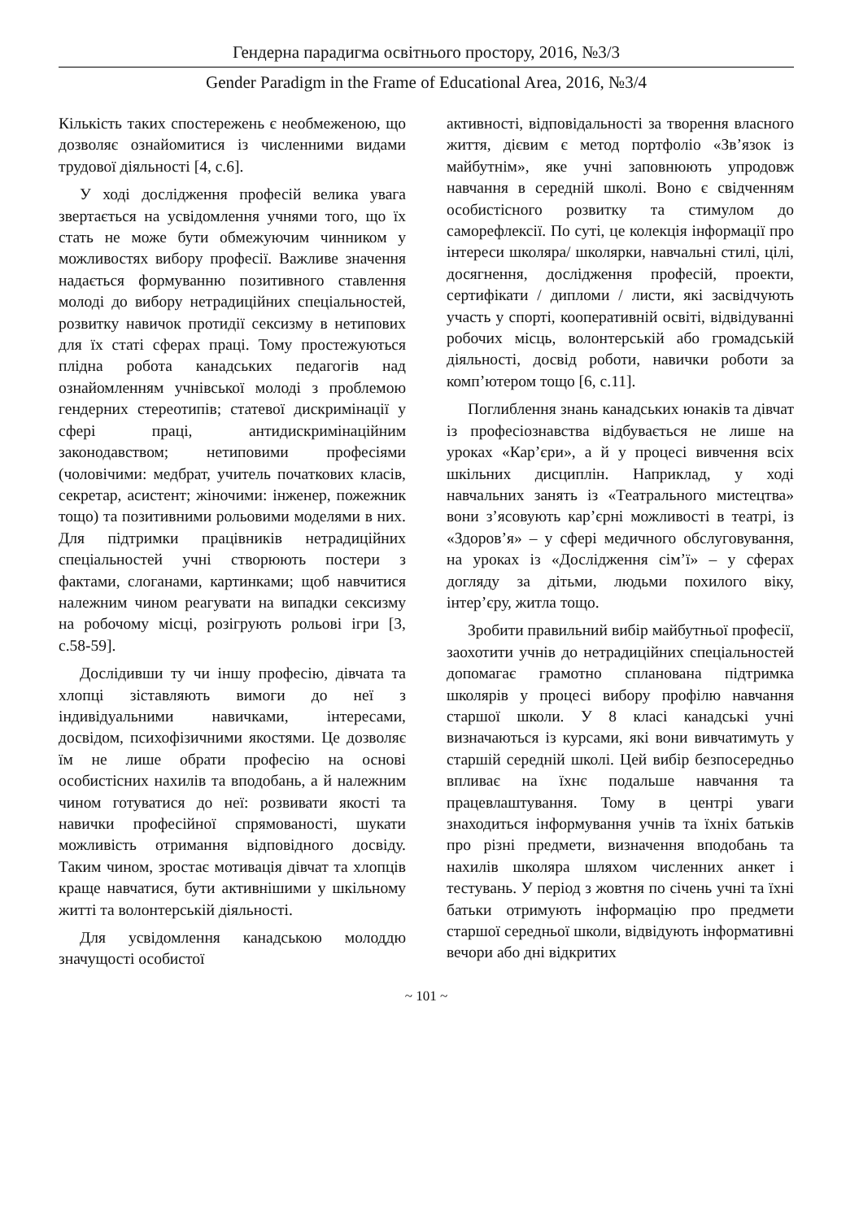Гендерна парадигма освітнього простору, 2016, №3/3
Gender Paradigm in the Frame of Educational Area, 2016, №3/4
Кількість таких спостережень є необмеженою, що дозволяє ознайомитися із численними видами трудової діяльності [4, с.6].
У ході дослідження професій велика увага звертається на усвідомлення учнями того, що їх стать не може бути обмежуючим чинником у можливостях вибору професії. Важливе значення надається формуванню позитивного ставлення молоді до вибору нетрадиційних спеціальностей, розвитку навичок протидії сексизму в нетипових для їх статі сферах праці. Тому простежуються плідна робота канадських педагогів над ознайомленням учнівської молоді з проблемою гендерних стереотипів; статевої дискримінації у сфері праці, антидискримінаційним законодавством; нетиповими професіями (чоловічими: медбрат, учитель початкових класів, секретар, асистент; жіночими: інженер, пожежник тощо) та позитивними рольовими моделями в них. Для підтримки працівників нетрадиційних спеціальностей учні створюють постери з фактами, слоганами, картинками; щоб навчитися належним чином реагувати на випадки сексизму на робочому місці, розігрують рольові ігри [3, с.58-59].
Дослідивши ту чи іншу професію, дівчата та хлопці зіставляють вимоги до неї з індивідуальними навичками, інтересами, досвідом, психофізичними якостями. Це дозволяє їм не лише обрати професію на основі особистісних нахилів та вподобань, а й належним чином готуватися до неї: розвивати якості та навички професійної спрямованості, шукати можливість отримання відповідного досвіду. Таким чином, зростає мотивація дівчат та хлопців краще навчатися, бути активнішими у шкільному житті та волонтерській діяльності.
Для усвідомлення канадською молоддю значущості особистої
активності, відповідальності за творення власного життя, дієвим є метод портфоліо «Зв’язок із майбутнім», яке учні заповнюють упродовж навчання в середній школі. Воно є свідченням особистісного розвитку та стимулом до саморефлексії. По суті, це колекція інформації про інтереси школяра/ школярки, навчальні стилі, цілі, досягнення, дослідження професій, проекти, сертифікати / дипломи / листи, які засвідчують участь у спорті, кооперативній освіті, відвідуванні робочих місць, волонтерській або громадській діяльності, досвід роботи, навички роботи за комп’ютером тощо [6, с.11].
Поглиблення знань канадських юнаків та дівчат із професіознавства відбувається не лише на уроках «Кар’єри», а й у процесі вивчення всіх шкільних дисциплін. Наприклад, у ході навчальних занять із «Театрального мистецтва» вони з’ясовують кар’єрні можливості в театрі, із «Здоров’я» – у сфері медичного обслуговування, на уроках із «Дослідження сім’ї» – у сферах догляду за дітьми, людьми похилого віку, інтер’єру, житла тощо.
Зробити правильний вибір майбутньої професії, заохотити учнів до нетрадиційних спеціальностей допомагає грамотно спланована підтримка школярів у процесі вибору профілю навчання старшої школи. У 8 класі канадські учні визначаються із курсами, які вони вивчатимуть у старшій середній школі. Цей вибір безпосередньо впливає на їхнє подальше навчання та працевлаштування. Тому в центрі уваги знаходиться інформування учнів та їхніх батьків про різні предмети, визначення вподобань та нахилів школяра шляхом численних анкет і тестувань. У період з жовтня по січень учні та їхні батьки отримують інформацію про предмети старшої середньої школи, відвідують інформативні вечори або дні відкритих
~ 101 ~